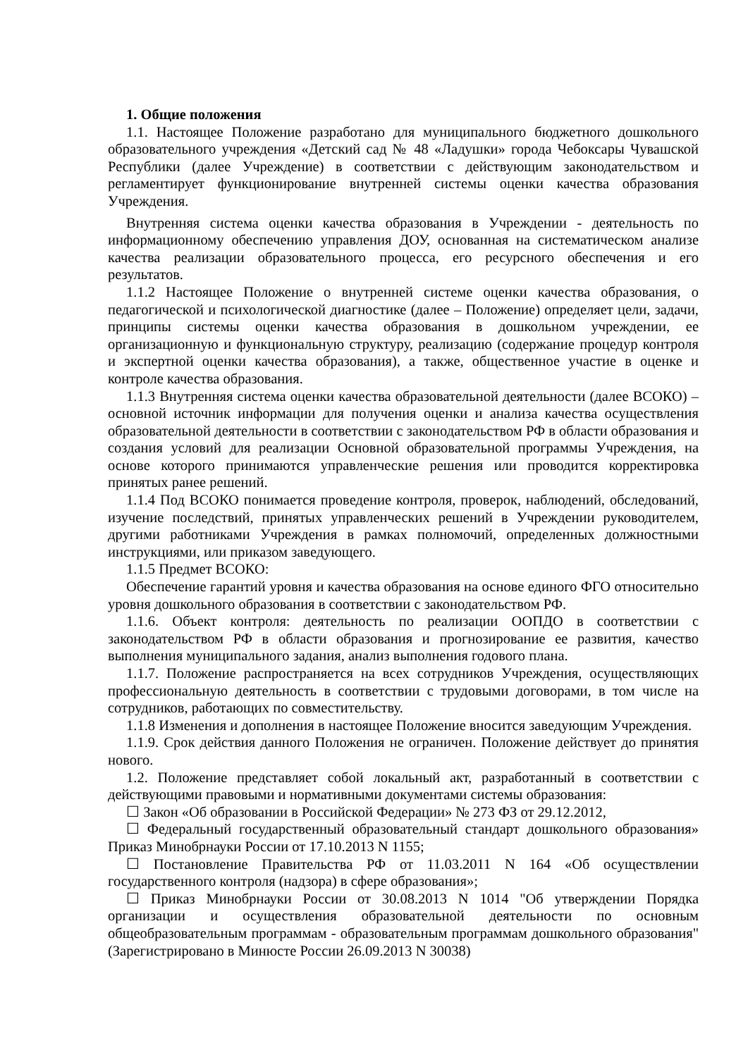1. Общие положения
1.1. Настоящее Положение разработано для муниципального бюджетного дошкольного образовательного учреждения «Детский сад № 48 «Ладушки» города Чебоксары Чувашской Республики (далее Учреждение) в соответствии с действующим законодательством и регламентирует функционирование внутренней системы оценки качества образования Учреждения.
Внутренняя система оценки качества образования в Учреждении - деятельность по информационному обеспечению управления ДОУ, основанная на систематическом анализе качества реализации образовательного процесса, его ресурсного обеспечения и его результатов.
1.1.2 Настоящее Положение о внутренней системе оценки качества образования, о педагогической и психологической диагностике (далее – Положение) определяет цели, задачи, принципы системы оценки качества образования в дошкольном учреждении, ее организационную и функциональную структуру, реализацию (содержание процедур контроля и экспертной оценки качества образования), а также, общественное участие в оценке и контроле качества образования.
1.1.3 Внутренняя система оценки качества образовательной деятельности (далее ВСОКО) – основной источник информации для получения оценки и анализа качества осуществления образовательной деятельности в соответствии с законодательством РФ в области образования и создания условий для реализации Основной образовательной программы Учреждения, на основе которого принимаются управленческие решения или проводится корректировка принятых ранее решений.
1.1.4 Под ВСОКО понимается проведение контроля, проверок, наблюдений, обследований, изучение последствий, принятых управленческих решений в Учреждении руководителем, другими работниками Учреждения в рамках полномочий, определенных должностными инструкциями, или приказом заведующего.
1.1.5 Предмет ВСОКО:
Обеспечение гарантий уровня и качества образования на основе единого ФГО относительно уровня дошкольного образования в соответствии с законодательством РФ.
1.1.6. Объект контроля: деятельность по реализации ООПДО в соответствии с законодательством РФ в области образования и прогнозирование ее развития, качество выполнения муниципального задания, анализ выполнения годового плана.
1.1.7. Положение распространяется на всех сотрудников Учреждения, осуществляющих профессиональную деятельность в соответствии с трудовыми договорами, в том числе на сотрудников, работающих по совместительству.
1.1.8 Изменения и дополнения в настоящее Положение вносится заведующим Учреждения.
1.1.9. Срок действия данного Положения не ограничен. Положение действует до принятия нового.
1.2. Положение представляет собой локальный акт, разработанный в соответствии с действующими правовыми и нормативными документами системы образования:
☐ Закон «Об образовании в Российской Федерации» № 273 ФЗ от 29.12.2012,
☐ Федеральный государственный образовательный стандарт дошкольного образования» Приказ Минобрнауки России от 17.10.2013 N 1155;
☐ Постановление Правительства РФ от 11.03.2011 N 164 «Об осуществлении государственного контроля (надзора) в сфере образования»;
☐ Приказ Минобрнауки России от 30.08.2013 N 1014 "Об утверждении Порядка организации и осуществления образовательной деятельности по основным общеобразовательным программам - образовательным программам дошкольного образования" (Зарегистрировано в Минюсте России 26.09.2013 N 30038)